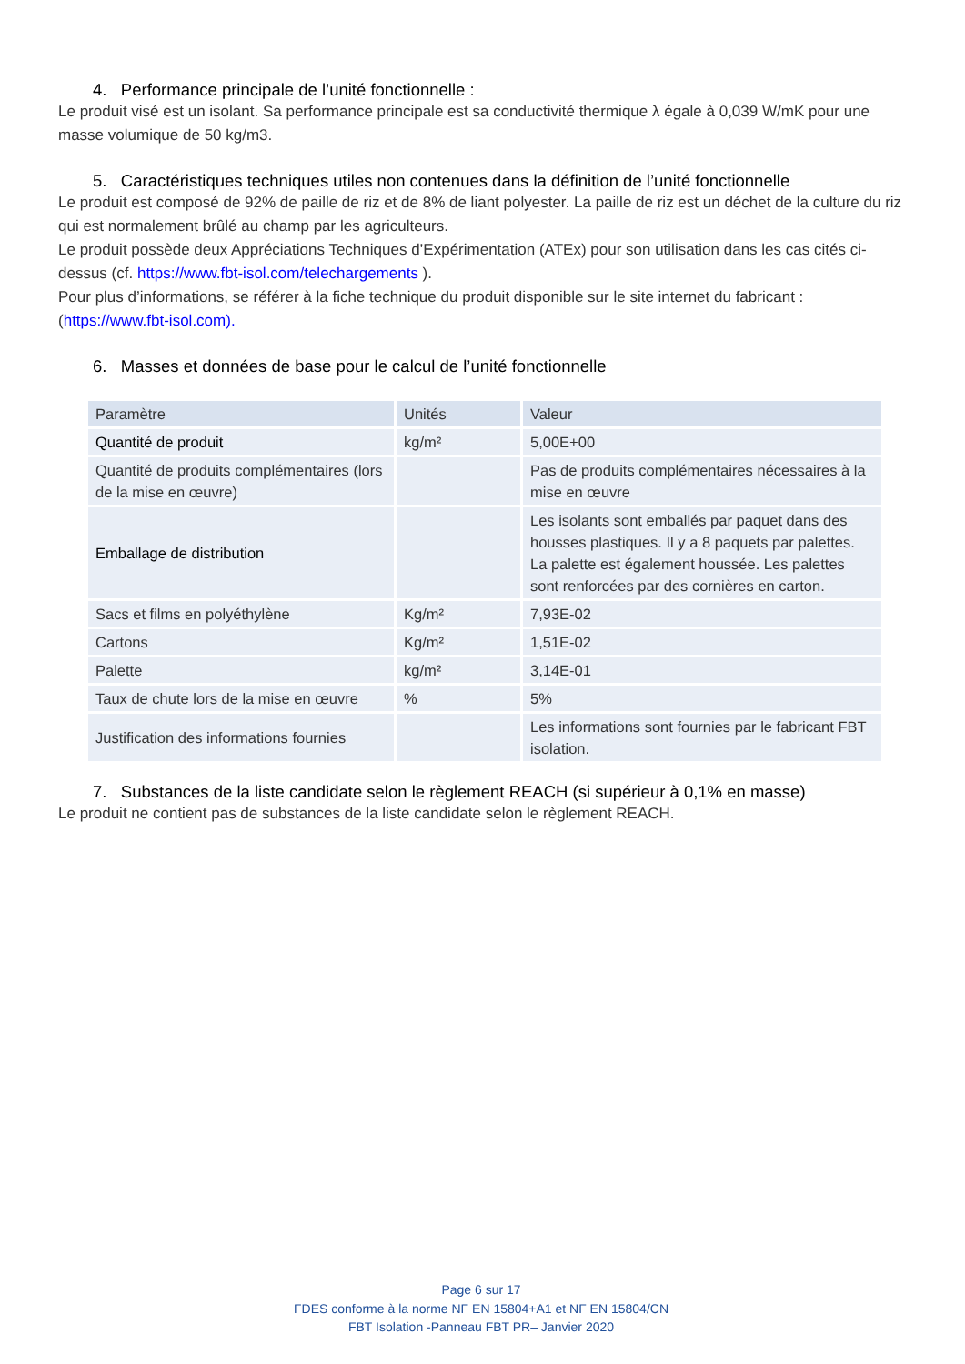4. Performance principale de l’unité fonctionnelle :
Le produit visé est un isolant. Sa performance principale est sa conductivité thermique λ égale à 0,039 W/mK pour une masse volumique de 50 kg/m3.
5. Caractéristiques techniques utiles non contenues dans la définition de l’unité fonctionnelle
Le produit est composé de 92% de paille de riz et de 8% de liant polyester. La paille de riz est un déchet de la culture du riz qui est normalement brûlé au champ par les agriculteurs.
Le produit possède deux Appréciations Techniques d’Expérimentation (ATEx) pour son utilisation dans les cas cités ci-dessus (cf. https://www.fbt-isol.com/telechargements ).
Pour plus d’informations, se référer à la fiche technique du produit disponible sur le site internet du fabricant : (https://www.fbt-isol.com).
6. Masses et données de base pour le calcul de l’unité fonctionnelle
| Paramètre | Unités | Valeur |
| --- | --- | --- |
| Quantité de produit | kg/m² | 5,00E+00 |
| Quantité de produits complémentaires (lors de la mise en œuvre) | | Pas de produits complémentaires nécessaires à la mise en œuvre |
| Emballage de distribution | | Les isolants sont emballés par paquet dans des housses plastiques. Il y a 8 paquets par palettes. La palette est également houssée. Les palettes sont renforcées par des cornières en carton. |
| Sacs et films en polyéthylène | Kg/m² | 7,93E-02 |
| Cartons | Kg/m² | 1,51E-02 |
| Palette | kg/m² | 3,14E-01 |
| Taux de chute lors de la mise en œuvre | % | 5% |
| Justification des informations fournies | | Les informations sont fournies par le fabricant FBT isolation. |
7. Substances de la liste candidate selon le règlement REACH (si supérieur à 0,1% en masse)
Le produit ne contient pas de substances de la liste candidate selon le règlement REACH.
Page 6 sur 17
FDES conforme à la norme NF EN 15804+A1 et NF EN 15804/CN
FBT Isolation -Panneau FBT PR– Janvier 2020